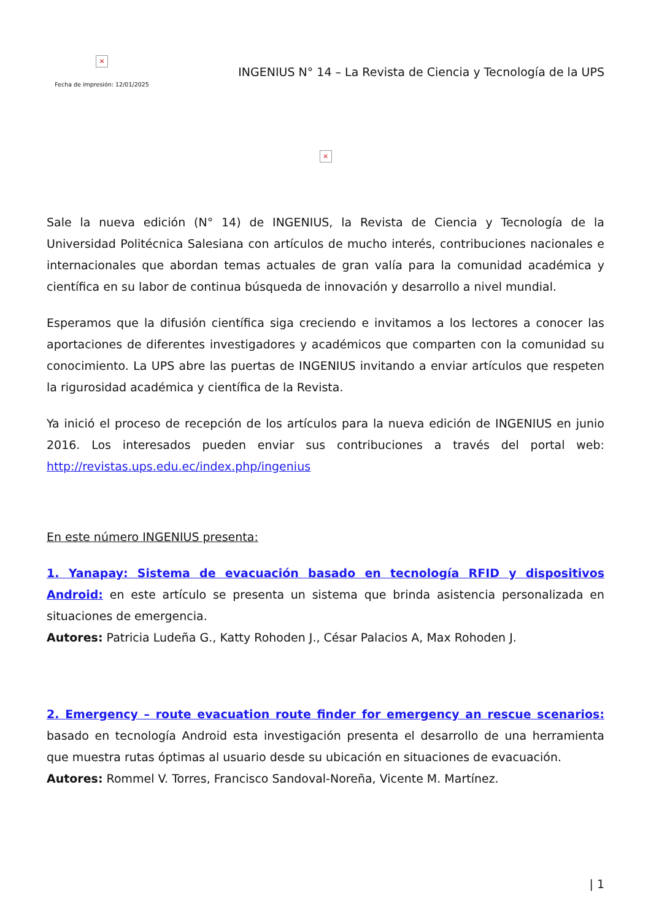×
Fecha de impresión: 12/01/2025
INGENIUS N° 14 – La Revista de Ciencia y Tecnología de la UPS
×
Sale la nueva edición (N° 14) de INGENIUS, la Revista de Ciencia y Tecnología de la Universidad Politécnica Salesiana con artículos de mucho interés, contribuciones nacionales e internacionales que abordan temas actuales de gran valía para la comunidad académica y científica en su labor de continua búsqueda de innovación y desarrollo a nivel mundial.
Esperamos que la difusión científica siga creciendo e invitamos a los lectores a conocer las aportaciones de diferentes investigadores y académicos que comparten con la comunidad su conocimiento. La UPS abre las puertas de INGENIUS invitando a enviar artículos que respeten la rigurosidad académica y científica de la Revista.
Ya inició el proceso de recepción de los artículos para la nueva edición de INGENIUS en junio 2016. Los interesados pueden enviar sus contribuciones a través del portal web: http://revistas.ups.edu.ec/index.php/ingenius
En este número INGENIUS presenta:
1. Yanapay: Sistema de evacuación basado en tecnología RFID y dispositivos Android: en este artículo se presenta un sistema que brinda asistencia personalizada en situaciones de emergencia.
Autores: Patricia Ludeña G., Katty Rohoden J., César Palacios A, Max Rohoden J.
2. Emergency – route evacuation route finder for emergency an rescue scenarios: basado en tecnología Android esta investigación presenta el desarrollo de una herramienta que muestra rutas óptimas al usuario desde su ubicación en situaciones de evacuación.
Autores: Rommel V. Torres, Francisco Sandoval-Noreña, Vicente M. Martínez.
| 1